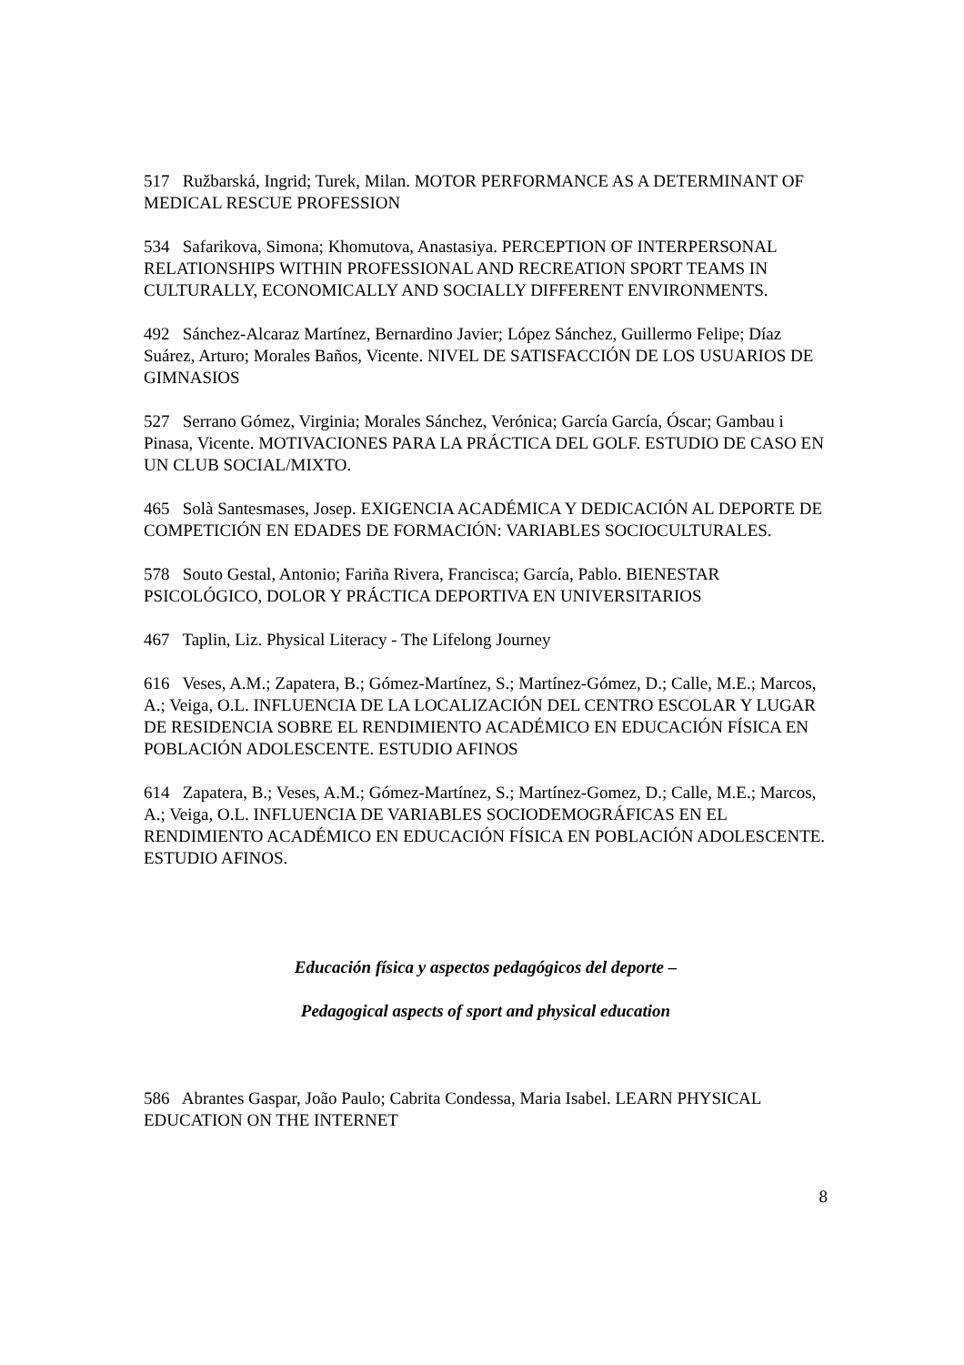517 Ružbarská, Ingrid; Turek, Milan. MOTOR PERFORMANCE AS A DETERMINANT OF MEDICAL RESCUE PROFESSION
534 Safarikova, Simona; Khomutova, Anastasiya. PERCEPTION OF INTERPERSONAL RELATIONSHIPS WITHIN PROFESSIONAL AND RECREATION SPORT TEAMS IN CULTURALLY, ECONOMICALLY AND SOCIALLY DIFFERENT ENVIRONMENTS.
492 Sánchez-Alcaraz Martínez, Bernardino Javier; López Sánchez, Guillermo Felipe; Díaz Suárez, Arturo; Morales Baños, Vicente. NIVEL DE SATISFACCIÓN DE LOS USUARIOS DE GIMNASIOS
527 Serrano Gómez, Virginia; Morales Sánchez, Verónica; García García, Óscar; Gambau i Pinasa, Vicente. MOTIVACIONES PARA LA PRÁCTICA DEL GOLF. ESTUDIO DE CASO EN UN CLUB SOCIAL/MIXTO.
465 Solà Santesmases, Josep. EXIGENCIA ACADÉMICA Y DEDICACIÓN AL DEPORTE DE COMPETICIÓN EN EDADES DE FORMACIÓN: VARIABLES SOCIOCULTURALES.
578 Souto Gestal, Antonio; Fariña Rivera, Francisca; García, Pablo. BIENESTAR PSICOLÓGICO, DOLOR Y PRÁCTICA DEPORTIVA EN UNIVERSITARIOS
467 Taplin, Liz. Physical Literacy - The Lifelong Journey
616 Veses, A.M.; Zapatera, B.; Gómez-Martínez, S.; Martínez-Gómez, D.; Calle, M.E.; Marcos, A.; Veiga, O.L. INFLUENCIA DE LA LOCALIZACIÓN DEL CENTRO ESCOLAR Y LUGAR DE RESIDENCIA SOBRE EL RENDIMIENTO ACADÉMICO EN EDUCACIÓN FÍSICA EN POBLACIÓN ADOLESCENTE. ESTUDIO AFINOS
614 Zapatera, B.; Veses, A.M.; Gómez-Martínez, S.; Martínez-Gomez, D.; Calle, M.E.; Marcos, A.; Veiga, O.L. INFLUENCIA DE VARIABLES SOCIODEMOGRÁFICAS EN EL RENDIMIENTO ACADÉMICO EN EDUCACIÓN FÍSICA EN POBLACIÓN ADOLESCENTE. ESTUDIO AFINOS.
Educación física y aspectos pedagógicos del deporte –
Pedagogical aspects of sport and physical education
586 Abrantes Gaspar, João Paulo; Cabrita Condessa, Maria Isabel. LEARN PHYSICAL EDUCATION ON THE INTERNET
8